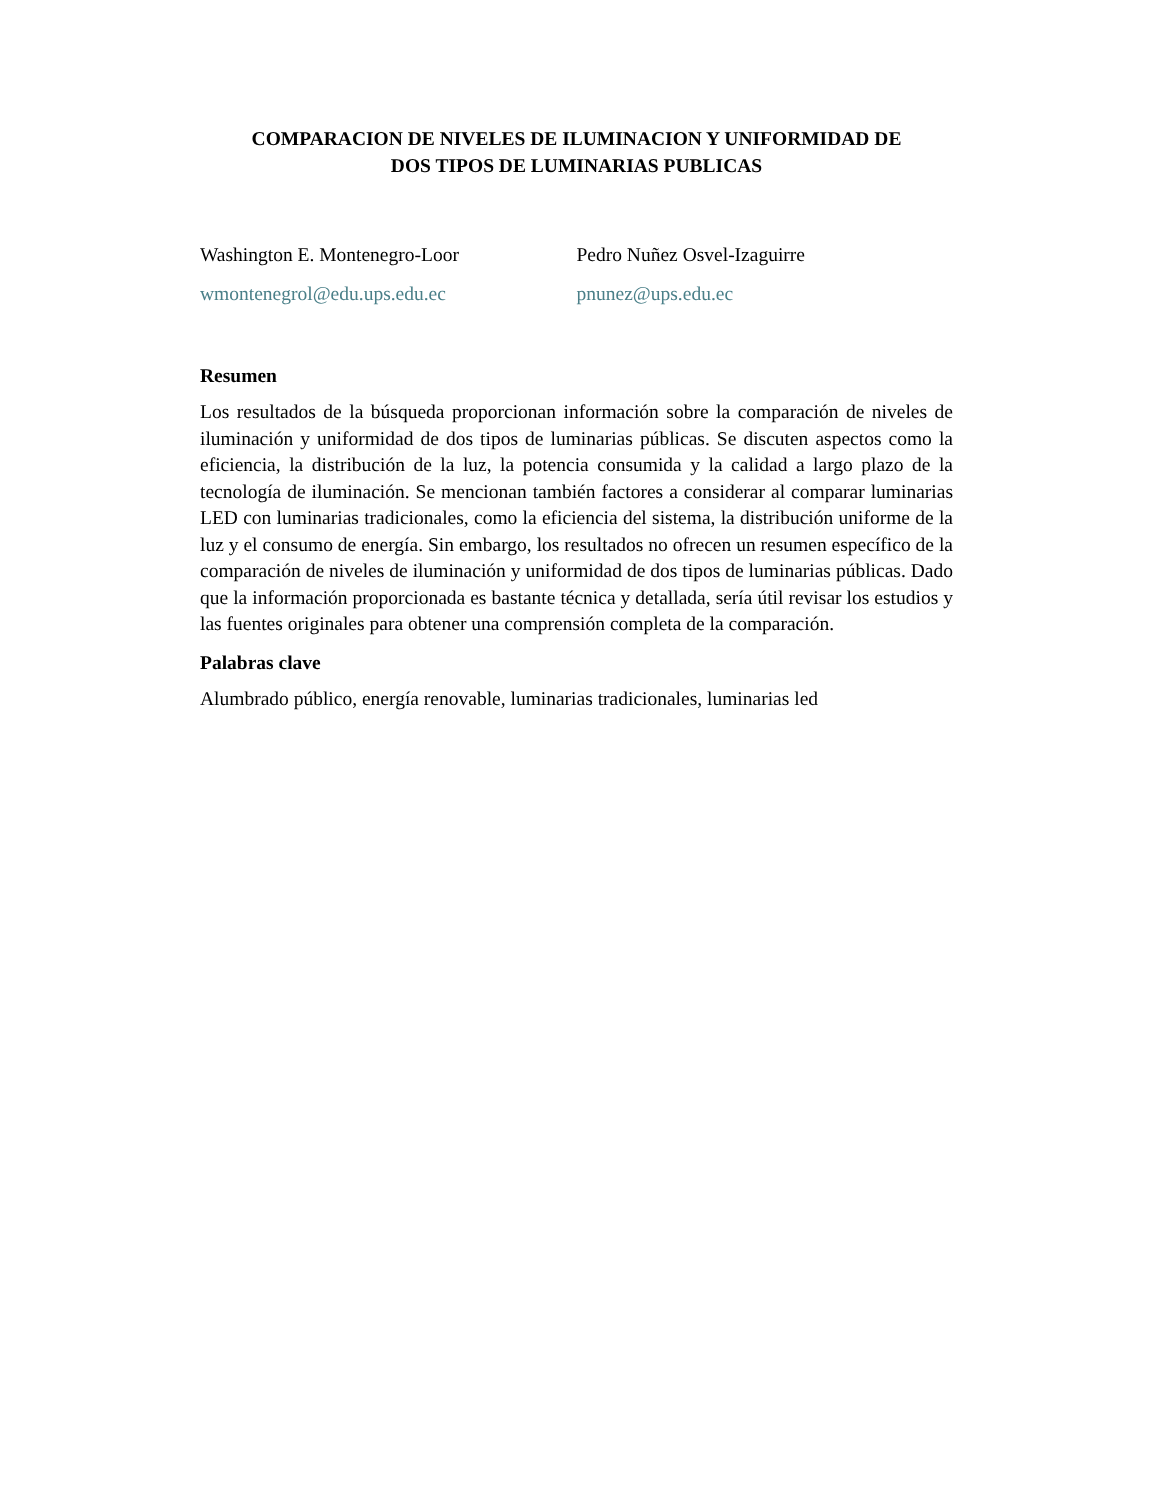COMPARACION DE NIVELES DE ILUMINACION Y UNIFORMIDAD DE
DOS TIPOS DE LUMINARIAS PUBLICAS
Washington E. Montenegro-Loor
wmontenegrol@edu.ups.edu.ec
Pedro Nuñez Osvel-Izaguirre
pnunez@ups.edu.ec
Resumen
Los resultados de la búsqueda proporcionan información sobre la comparación de niveles de iluminación y uniformidad de dos tipos de luminarias públicas. Se discuten aspectos como la eficiencia, la distribución de la luz, la potencia consumida y la calidad a largo plazo de la tecnología de iluminación. Se mencionan también factores a considerar al comparar luminarias LED con luminarias tradicionales, como la eficiencia del sistema, la distribución uniforme de la luz y el consumo de energía. Sin embargo, los resultados no ofrecen un resumen específico de la comparación de niveles de iluminación y uniformidad de dos tipos de luminarias públicas. Dado que la información proporcionada es bastante técnica y detallada, sería útil revisar los estudios y las fuentes originales para obtener una comprensión completa de la comparación.
Palabras clave
Alumbrado público, energía renovable, luminarias tradicionales, luminarias led